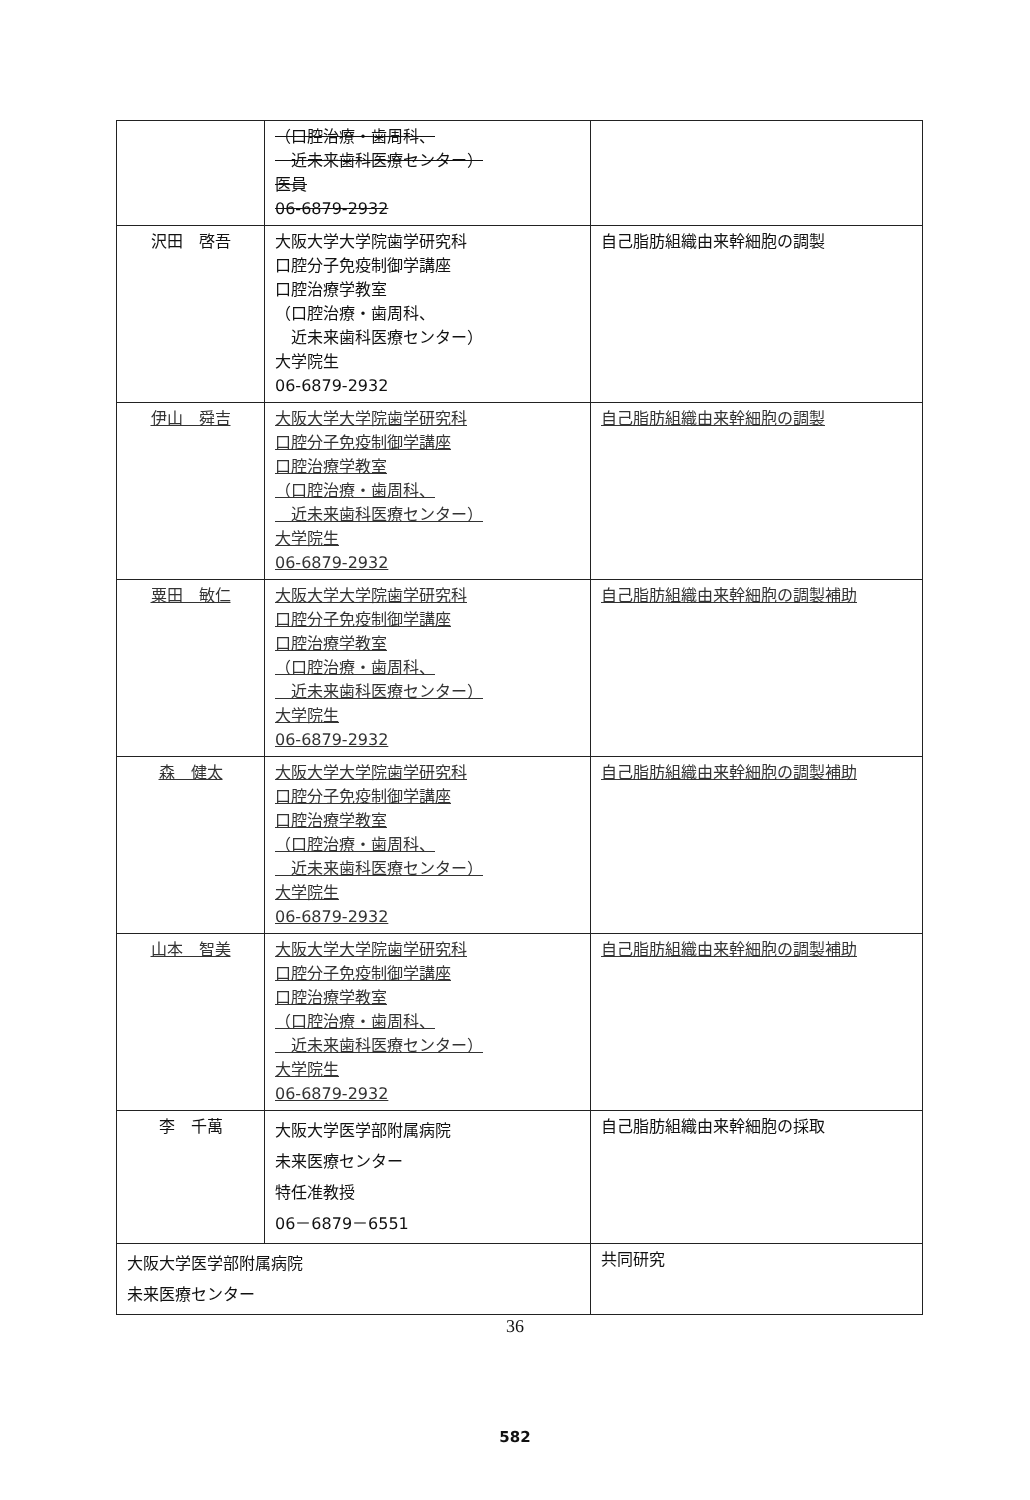| | （口腔治療・歯周科、 近未来歯科医療センター） 医員 06-6879-2932 | |
| 沢田 啓吾 | 大阪大学大学院歯学研究科 口腔分子免疫制御学講座 口腔治療学教室 （口腔治療・歯周科、 近未来歯科医療センター） 大学院生 06-6879-2932 | 自己脂肪組織由来幹細胞の調製 |
| 伊山 舜吉 | 大阪大学大学院歯学研究科 口腔分子免疫制御学講座 口腔治療学教室 （口腔治療・歯周科、 近未来歯科医療センター） 大学院生 06-6879-2932 | 自己脂肪組織由来幹細胞の調製 |
| 粟田 敏仁 | 大阪大学大学院歯学研究科 口腔分子免疫制御学講座 口腔治療学教室 （口腔治療・歯周科、 近未来歯科医療センター） 大学院生 06-6879-2932 | 自己脂肪組織由来幹細胞の調製補助 |
| 森 健太 | 大阪大学大学院歯学研究科 口腔分子免疫制御学講座 口腔治療学教室 （口腔治療・歯周科、 近未来歯科医療センター） 大学院生 06-6879-2932 | 自己脂肪組織由来幹細胞の調製補助 |
| 山本 智美 | 大阪大学大学院歯学研究科 口腔分子免疫制御学講座 口腔治療学教室 （口腔治療・歯周科、 近未来歯科医療センター） 大学院生 06-6879-2932 | 自己脂肪組織由来幹細胞の調製補助 |
| 李 千萬 | 大阪大学医学部附属病院 未来医療センター 特任准教授 06－6879－6551 | 自己脂肪組織由来幹細胞の採取 |
| 大阪大学医学部附属病院 未来医療センター | | 共同研究 |
36
582